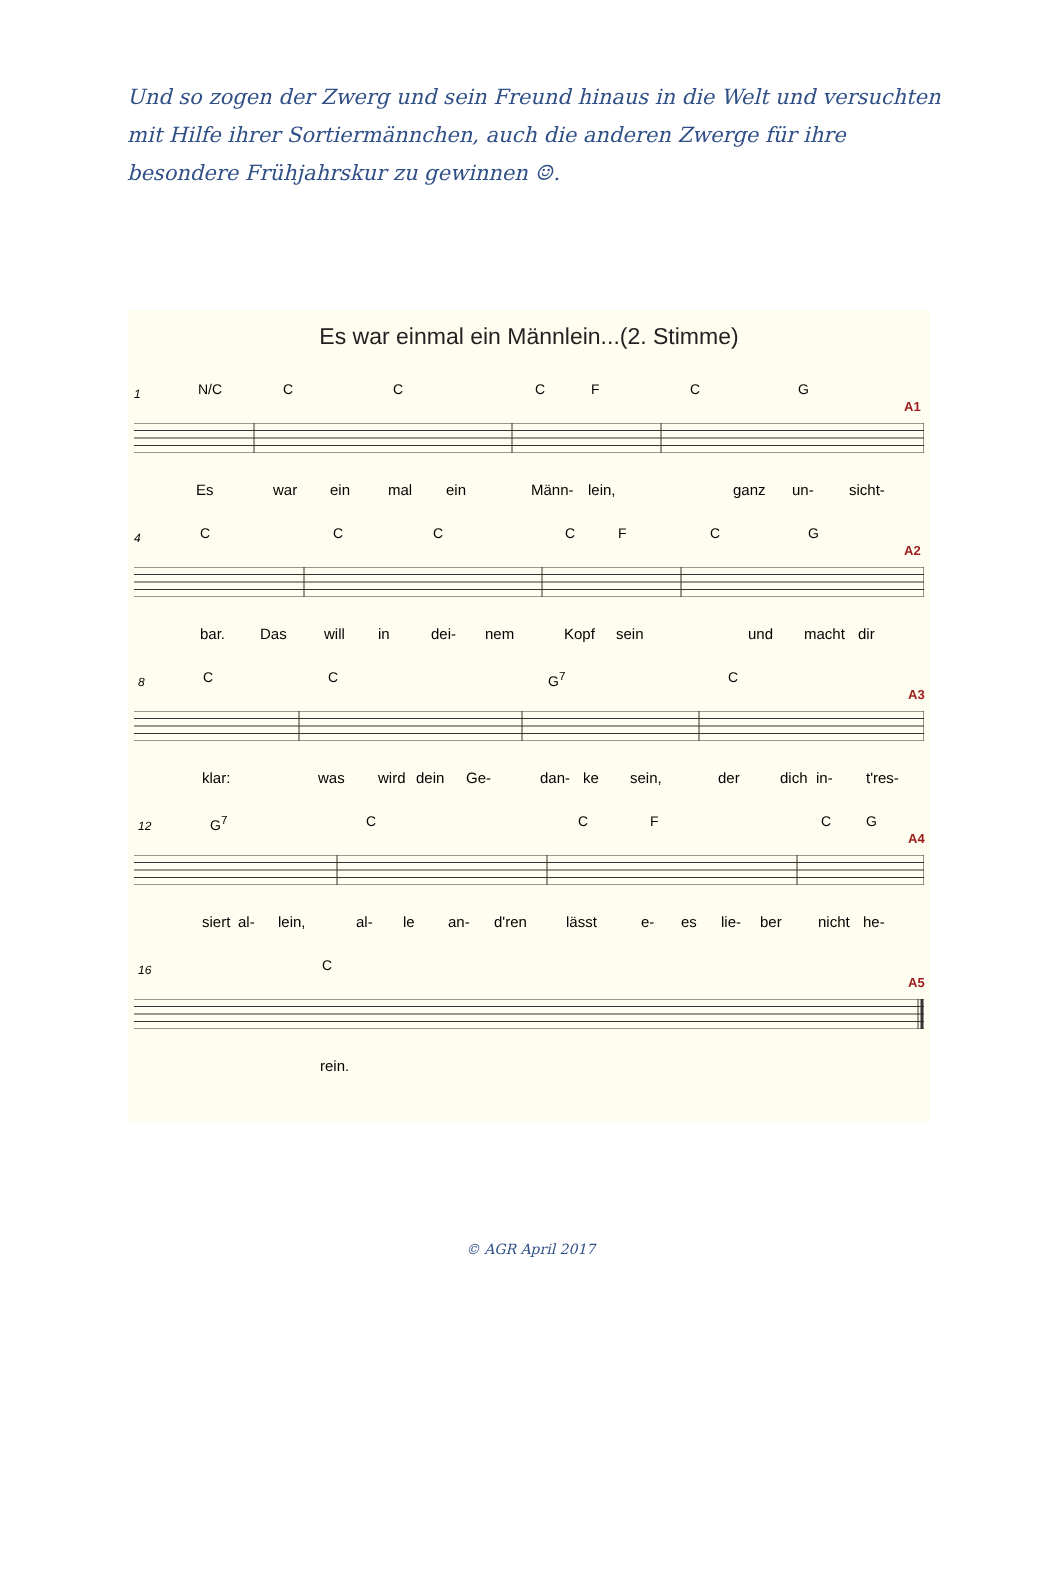Und so zogen der Zwerg und sein Freund hinaus in die Welt und versuchten mit Hilfe ihrer Sortiermännchen, auch die anderen Zwerge für ihre besondere Frühjahrskur zu gewinnen ☺.
Es war einmal ein Männlein...(2. Stimme)
1 N/C C C C F C G
A1
Es war ein mal ein Männ- lein, ganz un- sicht-
4 C C C C F C G
A2
bar. Das will in dei- nem Kopf sein und macht dir
8 C C G<sup>7</sup> C
A3
klar: was wird dein Ge- dan- ke sein, der dich in- t'res-
12 G<sup>7</sup> C C F C G
A4
siert al- lein, al- le an- d'ren lässt e- es lie- ber nicht he-
16 C
A5
rein.
© AGR April 2017